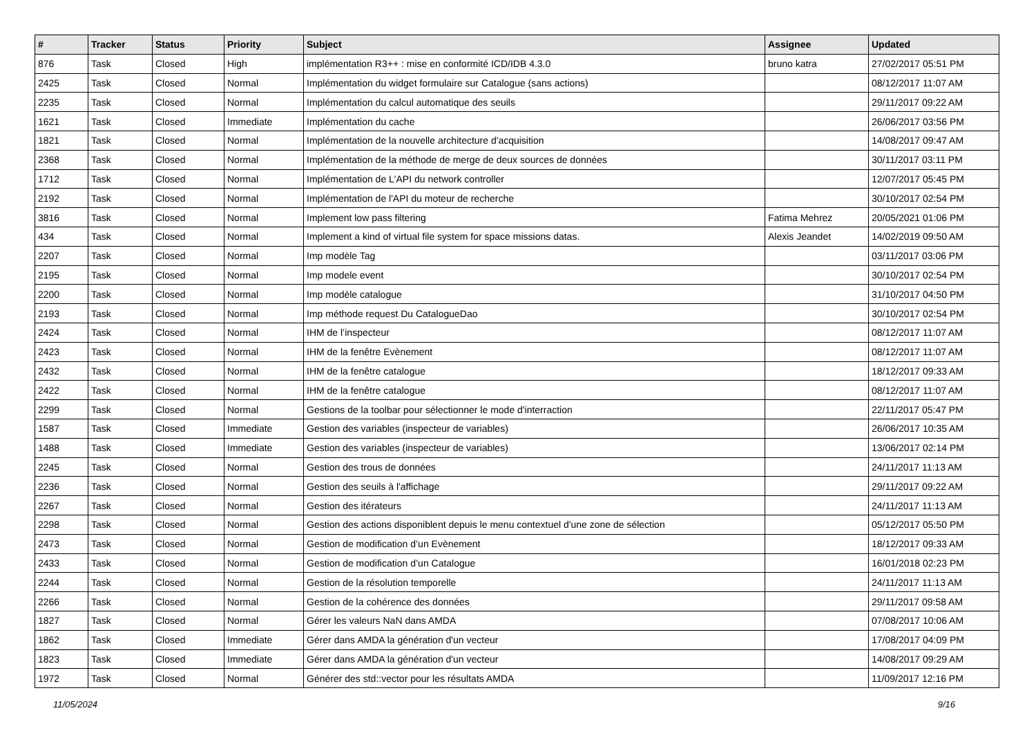| # | Tracker | Status | Priority | Subject | Assignee | Updated |
| --- | --- | --- | --- | --- | --- | --- |
| 876 | Task | Closed | High | implémentation R3++ : mise en conformité ICD/IDB 4.3.0 | bruno katra | 27/02/2017 05:51 PM |
| 2425 | Task | Closed | Normal | Implémentation du widget formulaire sur Catalogue (sans actions) | | 08/12/2017 11:07 AM |
| 2235 | Task | Closed | Normal | Implémentation du calcul automatique des seuils | | 29/11/2017 09:22 AM |
| 1621 | Task | Closed | Immediate | Implémentation du cache | | 26/06/2017 03:56 PM |
| 1821 | Task | Closed | Normal | Implémentation de la nouvelle architecture d'acquisition | | 14/08/2017 09:47 AM |
| 2368 | Task | Closed | Normal | Implémentation de la méthode de merge de deux sources de données | | 30/11/2017 03:11 PM |
| 1712 | Task | Closed | Normal | Implémentation de L'API du network controller | | 12/07/2017 05:45 PM |
| 2192 | Task | Closed | Normal | Implémentation de l'API du moteur de recherche | | 30/10/2017 02:54 PM |
| 3816 | Task | Closed | Normal | Implement low pass filtering | Fatima Mehrez | 20/05/2021 01:06 PM |
| 434 | Task | Closed | Normal | Implement a kind of virtual file system for space missions datas. | Alexis Jeandet | 14/02/2019 09:50 AM |
| 2207 | Task | Closed | Normal | Imp modèle Tag | | 03/11/2017 03:06 PM |
| 2195 | Task | Closed | Normal | Imp modele event | | 30/10/2017 02:54 PM |
| 2200 | Task | Closed | Normal | Imp modèle catalogue | | 31/10/2017 04:50 PM |
| 2193 | Task | Closed | Normal | Imp méthode request Du CatalogueDao | | 30/10/2017 02:54 PM |
| 2424 | Task | Closed | Normal | IHM de l’inspecteur | | 08/12/2017 11:07 AM |
| 2423 | Task | Closed | Normal | IHM de la fenêtre Evènement | | 08/12/2017 11:07 AM |
| 2432 | Task | Closed | Normal | IHM de la fenêtre catalogue | | 18/12/2017 09:33 AM |
| 2422 | Task | Closed | Normal | IHM de la fenêtre catalogue | | 08/12/2017 11:07 AM |
| 2299 | Task | Closed | Normal | Gestions de la toolbar pour sélectionner le mode d'interraction | | 22/11/2017 05:47 PM |
| 1587 | Task | Closed | Immediate | Gestion des variables (inspecteur de variables) | | 26/06/2017 10:35 AM |
| 1488 | Task | Closed | Immediate | Gestion des variables (inspecteur de variables) | | 13/06/2017 02:14 PM |
| 2245 | Task | Closed | Normal | Gestion des trous de données | | 24/11/2017 11:13 AM |
| 2236 | Task | Closed | Normal | Gestion des seuils à l'affichage | | 29/11/2017 09:22 AM |
| 2267 | Task | Closed | Normal | Gestion des itérateurs | | 24/11/2017 11:13 AM |
| 2298 | Task | Closed | Normal | Gestion des actions disponiblent depuis le menu contextuel d'une zone de sélection | | 05/12/2017 05:50 PM |
| 2473 | Task | Closed | Normal | Gestion de modification d’un Evènement | | 18/12/2017 09:33 AM |
| 2433 | Task | Closed | Normal | Gestion de modification d’un Catalogue | | 16/01/2018 02:23 PM |
| 2244 | Task | Closed | Normal | Gestion de la résolution temporelle | | 24/11/2017 11:13 AM |
| 2266 | Task | Closed | Normal | Gestion de la cohérence des données | | 29/11/2017 09:58 AM |
| 1827 | Task | Closed | Normal | Gérer les valeurs NaN dans AMDA | | 07/08/2017 10:06 AM |
| 1862 | Task | Closed | Immediate | Gérer dans AMDA la génération d'un vecteur | | 17/08/2017 04:09 PM |
| 1823 | Task | Closed | Immediate | Gérer dans AMDA la génération d'un vecteur | | 14/08/2017 09:29 AM |
| 1972 | Task | Closed | Normal | Générer des std::vector pour les résultats AMDA | | 11/09/2017 12:16 PM |
11/05/2024 9/16